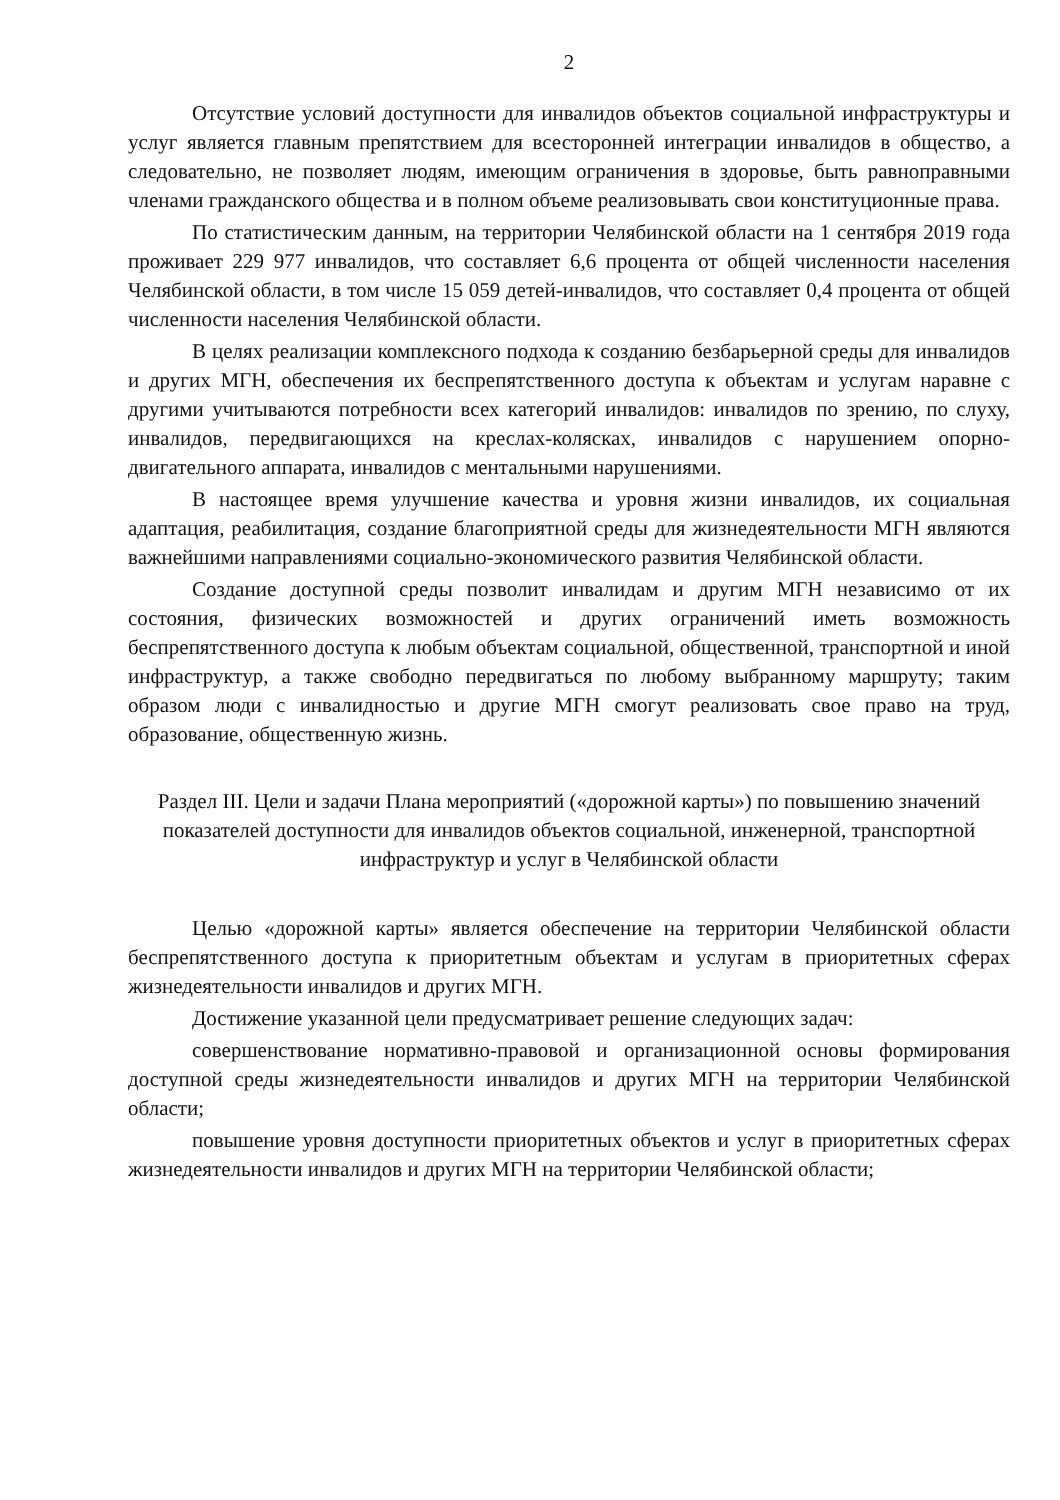2
Отсутствие условий доступности для инвалидов объектов социальной инфраструктуры и услуг является главным препятствием для всесторонней интеграции инвалидов в общество, а следовательно, не позволяет людям, имеющим ограничения в здоровье, быть равноправными членами гражданского общества и в полном объеме реализовывать свои конституционные права.
По статистическим данным, на территории Челябинской области на 1 сентября 2019 года проживает 229 977 инвалидов, что составляет 6,6 процента от общей численности населения Челябинской области, в том числе 15 059 детей-инвалидов, что составляет 0,4 процента от общей численности населения Челябинской области.
В целях реализации комплексного подхода к созданию безбарьерной среды для инвалидов и других МГН, обеспечения их беспрепятственного доступа к объектам и услугам наравне с другими учитываются потребности всех категорий инвалидов: инвалидов по зрению, по слуху, инвалидов, передвигающихся на креслах-колясках, инвалидов с нарушением опорно-двигательного аппарата, инвалидов с ментальными нарушениями.
В настоящее время улучшение качества и уровня жизни инвалидов, их социальная адаптация, реабилитация, создание благоприятной среды для жизнедеятельности МГН являются важнейшими направлениями социально-экономического развития Челябинской области.
Создание доступной среды позволит инвалидам и другим МГН независимо от их состояния, физических возможностей и других ограничений иметь возможность беспрепятственного доступа к любым объектам социальной, общественной, транспортной и иной инфраструктур, а также свободно передвигаться по любому выбранному маршруту; таким образом люди с инвалидностью и другие МГН смогут реализовать свое право на труд, образование, общественную жизнь.
Раздел III. Цели и задачи Плана мероприятий («дорожной карты») по повышению значений показателей доступности для инвалидов объектов социальной, инженерной, транспортной инфраструктур и услуг в Челябинской области
Целью «дорожной карты» является обеспечение на территории Челябинской области беспрепятственного доступа к приоритетным объектам и услугам в приоритетных сферах жизнедеятельности инвалидов и других МГН.
Достижение указанной цели предусматривает решение следующих задач:
совершенствование нормативно-правовой и организационной основы формирования доступной среды жизнедеятельности инвалидов и других МГН на территории Челябинской области;
повышение уровня доступности приоритетных объектов и услуг в приоритетных сферах жизнедеятельности инвалидов и других МГН на территории Челябинской области;